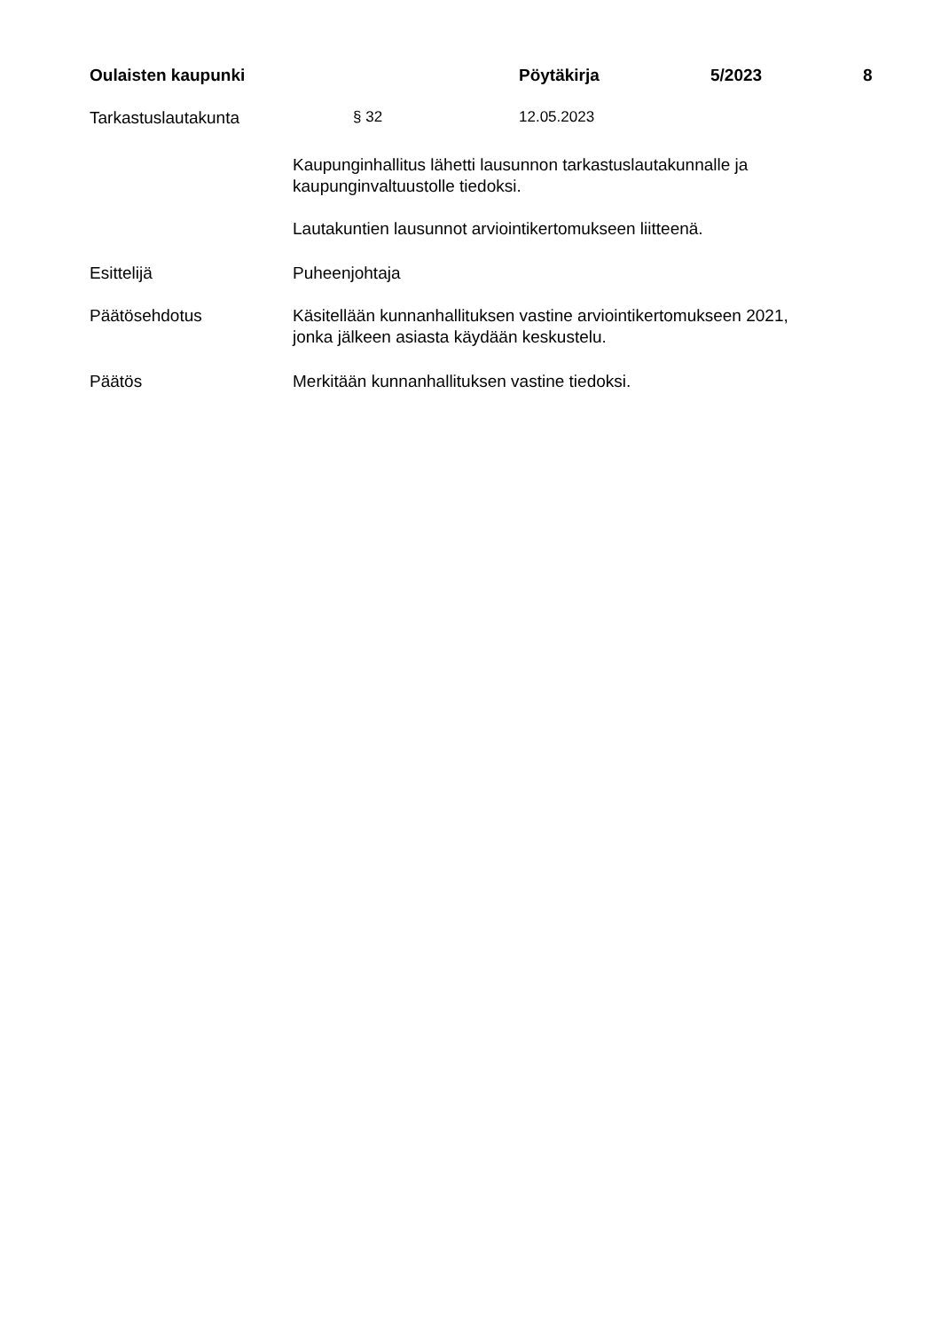Oulaisten kaupunki Pöytäkirja 5/2023 8
Tarkastuslautakunta § 32 12.05.2023
Kaupunginhallitus lähetti lausunnon tarkastuslautakunnalle ja
kaupunginvaltuustolle tiedoksi.
Lautakuntien lausunnot arviointikertomukseen liitteenä.
Esittelijä Puheenjohtaja
Päätösehdotus Käsitellään kunnanhallituksen vastine arviointikertomukseen 2021,
jonka jälkeen asiasta käydään keskustelu.
Päätös Merkitään kunnanhallituksen vastine tiedoksi.